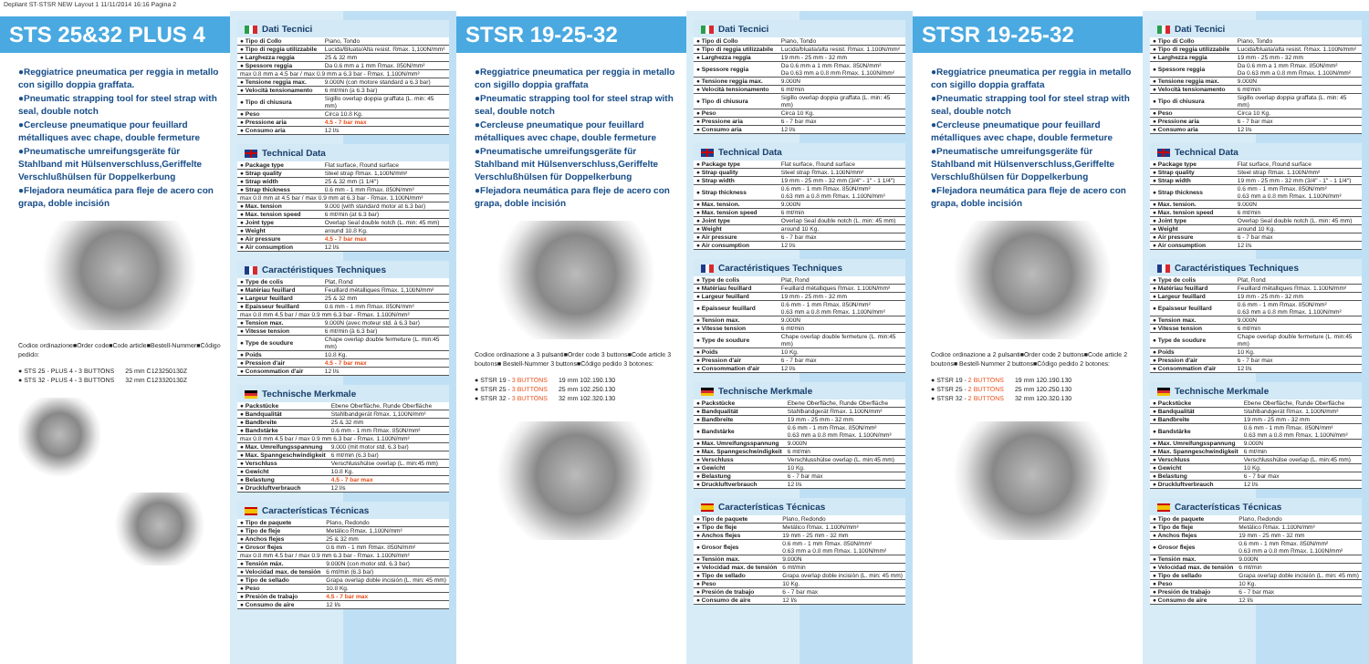Depliant ST-STSR NEW Layout 1 11/11/2014 16:16 Pagina 2
STS 25&32 PLUS 4
●Reggiatrice pneumatica per reggia in metallo con sigillo doppia graffata.
●Pneumatic strapping tool for steel strap with seal, double notch
●Cercleuse pneumatique pour feuillard métalliques avec chape, double fermeture
●Pneumatische umreifungsgeräte für Stahlband mit Hülsenverschluss,Geriffelte Verschlußhülsen für Doppelkerbung
●Flejadora neumática para fleje de acero con grapa, doble incisión
Codice ordinazione■Order code■Code article■Bestell-Nummer■Código pedido:
| ● STS 25 - PLUS 4 - 3 BUTTONS | 25 mm C123250130Z |
| ● STS 32 - PLUS 4 - 3 BUTTONS | 32 mm C123320130Z |
Dati Tecnici
| ● Tipo di Collo | Piano, Tondo |
| ● Tipo di reggia utilizzabile | Lucida/Bluata/Alta resist. Rmax. 1,100N/mm² |
| ● Larghezza reggia | 25 & 32 mm |
| ● Spessore reggia | Da 0.6 mm a 1 mm Rmax. 850N/mm² |
| max 0.8 mm a 4.5 bar / max 0.9 mm a 6.3 bar - Rmax. 1.100N/mm² | |
| ● Tensione reggia max. | 9.000N (con motore standard a 6.3 bar) |
| ● Velocità tensionamento | 6 mt/min (a 6.3 bar) |
| ● Tipo di chiusura | Sigillo overlap doppia graffata (L. min: 45 mm) |
| ● Peso | Circa 10.8 Kg. |
| ● Pressione aria | 4.5 - 7 bar max |
| ● Consumo aria | 12 l/s |
Technical Data
| ● Package type | Flat surface, Round surface |
| ● Strap quality | Steel strap Rmax. 1,100N/mm² |
| ● Strap width | 25 & 32 mm (1 1/4") |
| ● Strap thickness | 0.6 mm - 1 mm Rmax. 850N/mm² |
| max 0.8 mm at 4.5 bar / max 0.9 mm at 6.3 bar - Rmax. 1.100N/mm² | |
| ● Max. tension | 9.000 (with standard motor at 6.3 bar) |
| ● Max. tension speed | 6 mt/min (at 6.3 bar) |
| ● Joint type | Overlap Seal double notch (L. min: 45 mm) |
| ● Weight | around 10.8 Kg. |
| ● Air pressure | 4.5 - 7 bar max |
| ● Air consumption | 12 l/s |
Caractéristiques Techniques
| ● Type de colis | Plat, Rond |
| ● Matériau feuillard | Feuillard métalliques Rmax. 1,100N/mm² |
| ● Largeur feuillard | 25 & 32 mm |
| ● Epaisseur feuillard | 0.6 mm - 1 mm Rmax. 850N/mm² |
| max 0.8 mm 4.5 bar / max 0.9 mm 6.3 bar - Rmax. 1.100N/mm² | |
| ● Tension max. | 9.000N (avec moteur std. à 6.3 bar) |
| ● Vitesse tension | 6 mt/min (à 6.3 bar) |
| ● Type de soudure | Chape overlap double fermeture (L. min:45 mm) |
| ● Poids | 10.8 Kg. |
| ● Pression d'air | 4.5 - 7 bar max |
| ● Consommation d'air | 12 l/s |
Technische Merkmale
| ● Packstücke | Ebene Oberfläche, Runde Oberfläche |
| ● Bandqualität | Stahlbandgerät Rmax. 1,100N/mm² |
| ● Bandbreite | 25 & 32 mm |
| ● Bandstärke | 0.6 mm - 1 mm Rmax. 850N/mm² |
| max 0.8 mm 4.5 bar / max 0.9 mm 6.3 bar - Rmax. 1.100N/mm² | |
| ● Max. Umreifungsspannung | 9.000 (mit motor std. 6.3 bar) |
| ● Max. Spanngeschwindigkeit | 6 mt/min (6.3 bar) |
| ● Verschluss | Verschlusshülse overlap (L. min:45 mm) |
| ● Gewicht | 10.8 Kg. |
| ● Belastung | 4.5 - 7 bar max |
| ● Druckluftverbrauch | 12 l/s |
Características Técnicas
| ● Tipo de paquete | Plano, Redondo |
| ● Tipo de fleje | Metálico Rmax. 1,100N/mm² |
| ● Anchos flejes | 25 & 32 mm |
| ● Grosor flejes | 0.6 mm - 1 mm Rmax. 850N/mm² |
| max 0.8 mm 4.5 bar / max 0.9 mm 6.3 bar - Rmax. 1.100N/mm² | |
| ● Tensión máx. | 9.000N (con motor std. 6.3 bar) |
| ● Velocidad max. de tensión | 6 mt/min (6.3 bar) |
| ● Tipo de sellado | Grapa overlap doble incisión (L. min: 45 mm) |
| ● Peso | 10.8 Kg. |
| ● Presión de trabajo | 4.5 - 7 bar max |
| ● Consumo de aire | 12 l/s |
STSR 19-25-32
●Reggiatrice pneumatica per reggia in metallo con sigillo doppia graffata
●Pneumatic strapping tool for steel strap with seal, double notch
●Cercleuse pneumatique pour feuillard métalliques avec chape, double fermeture
●Pneumatische umreifungsgeräte für Stahlband mit Hülsenverschluss,Geriffelte Verschlußhülsen für Doppelkerbung
●Flejadora neumática para fleje de acero con grapa, doble incisión
Codice ordinazione a 3 pulsanti■Order code 3 buttons■Code article 3 boutons■ Bestell-Nummer 3 buttons■Código pedido 3 botones:
| ● STSR 19 - 3 BUTTONS | 19 mm 102.190.130 |
| ● STSR 25 - 3 BUTTONS | 25 mm 102.250.130 |
| ● STSR 32 - 3 BUTTONS | 32 mm 102.320.130 |
Dati Tecnici
| ● Tipo di Collo | Piano, Tondo |
| ● Tipo di reggia utilizzabile | Lucida/bluata/alta resist. Rmax. 1.100N/mm² |
| ● Larghezza reggia | 19 mm - 25 mm - 32 mm |
| ● Spessore reggia | Da 0.6 mm a 1 mm Rmax. 850N/mm² Da 0.63 mm a 0.8 mm Rmax. 1.100N/mm² |
| ● Tensione reggia max. | 9.000N |
| ● Velocità tensionamento | 6 mt/min |
| ● Tipo di chiusura | Sigillo overlap doppia graffata (L. min: 45 mm) |
| ● Peso | Circa 10 Kg. |
| ● Pressione aria | 6 - 7 bar max |
| ● Consumo aria | 12 l/s |
Technical Data
| ● Package type | Flat surface, Round surface |
| ● Strap quality | Steel strap Rmax. 1.100N/mm² |
| ● Strap width | 19 mm - 25 mm - 32 mm (3/4" - 1" - 1 1/4") |
| ● Strap thickness | 0.6 mm - 1 mm Rmax. 850N/mm² 0.63 mm a 0.8 mm Rmax. 1.100N/mm² |
| ● Max. tension. | 9.000N |
| ● Max. tension speed | 6 mt/min |
| ● Joint type | Overlap Seal double notch (L. min: 45 mm) |
| ● Weight | around 10 Kg. |
| ● Air pressure | 6 - 7 bar max |
| ● Air consumption | 12 l/s |
Caractéristiques Techniques
| ● Type de colis | Plat, Rond |
| ● Matériau feuillard | Feuillard métalliques Rmax. 1.100N/mm² |
| ● Largeur feuillard | 19 mm - 25 mm - 32 mm |
| ● Epaisseur feuillard | 0.6 mm - 1 mm Rmax. 850N/mm² 0.63 mm a 0.8 mm Rmax. 1.100N/mm² |
| ● Tension max. | 9.000N |
| ● Vitesse tension | 6 mt/min |
| ● Type de soudure | Chape overlap double fermeture (L. min:45 mm) |
| ● Poids | 10 Kg. |
| ● Pression d'air | 6 - 7 bar max |
| ● Consommation d'air | 12 l/s |
Technische Merkmale
| ● Packstücke | Ebene Oberfläche, Runde Oberfläche |
| ● Bandqualität | Stahlbandgerät Rmax. 1.100N/mm² |
| ● Bandbreite | 19 mm - 25 mm - 32 mm |
| ● Bandstärke | 0.6 mm - 1 mm Rmax. 850N/mm² 0.63 mm a 0.8 mm Rmax. 1.100N/mm² |
| ● Max. Umreifungsspannung | 9.000N |
| ● Max. Spanngeschwindigkeit | 6 mt/min |
| ● Verschluss | Verschlusshülse overlap (L. min:45 mm) |
| ● Gewicht | 10 Kg. |
| ● Belastung | 6 - 7 bar max |
| ● Druckluftverbrauch | 12 l/s |
Características Técnicas
| ● Tipo de paquete | Plano, Redondo |
| ● Tipo de fleje | Metálico Rmax. 1.100N/mm² |
| ● Anchos flejes | 19 mm - 25 mm - 32 mm |
| ● Grosor flejes | 0.6 mm - 1 mm Rmax. 850N/mm² 0.63 mm a 0.8 mm Rmax. 1.100N/mm² |
| ● Tensión max. | 9.000N |
| ● Velocidad max. de tensión | 6 mt/min |
| ● Tipo de sellado | Grapa overlap doble incisión (L. min: 45 mm) |
| ● Peso | 10 Kg. |
| ● Presión de trabajo | 6 - 7 bar max |
| ● Consumo de aire | 12 l/s |
STSR 19-25-32
●Reggiatrice pneumatica per reggia in metallo con sigillo doppia graffata
●Pneumatic strapping tool for steel strap with seal, double notch
●Cercleuse pneumatique pour feuillard métalliques avec chape, double fermeture
●Pneumatische umreifungsgeräte für Stahlband mit Hülsenverschluss,Geriffelte Verschlußhülsen für Doppelkerbung
●Flejadora neumática para fleje de acero con grapa, doble incisión
Codice ordinazione a 2 pulsanti■Order code 2 buttons■Code article 2 boutons■ Bestell-Nummer 2 buttons■Código pedido 2 botones:
| ● STSR 19 - 2 BUTTONS | 19 mm 120.190.130 |
| ● STSR 25 - 2 BUTTONS | 25 mm 120.250.130 |
| ● STSR 32 - 2 BUTTONS | 32 mm 120.320.130 |
Dati Tecnici
| ● Tipo di Collo | Piano, Tondo |
| ● Tipo di reggia utilizzabile | Lucida/bluata/alta resist. Rmax. 1.100N/mm² |
| ● Larghezza reggia | 19 mm - 25 mm - 32 mm |
| ● Spessore reggia | Da 0.6 mm a 1 mm Rmax. 850N/mm² Da 0.63 mm a 0.8 mm Rmax. 1.100N/mm² |
| ● Tensione reggia max. | 9.000N |
| ● Velocità tensionamento | 6 mt/min |
| ● Tipo di chiusura | Sigillo overlap doppia graffata (L. min: 45 mm) |
| ● Peso | Circa 10 Kg. |
| ● Pressione aria | 6 - 7 bar max |
| ● Consumo aria | 12 l/s |
Technical Data
| ● Package type | Flat surface, Round surface |
| ● Strap quality | Steel strap Rmax. 1.100N/mm² |
| ● Strap width | 19 mm - 25 mm - 32 mm (3/4" - 1" - 1 1/4") |
| ● Strap thickness | 0.6 mm - 1 mm Rmax. 850N/mm² 0.63 mm a 0.8 mm Rmax. 1.100N/mm² |
| ● Max. tension. | 9.000N |
| ● Max. tension speed | 6 mt/min |
| ● Joint type | Overlap Seal double notch (L. min: 45 mm) |
| ● Weight | around 10 Kg. |
| ● Air pressure | 6 - 7 bar max |
| ● Air consumption | 12 l/s |
Caractéristiques Techniques
| ● Type de colis | Plat, Rond |
| ● Matériau feuillard | Feuillard métalliques Rmax. 1.100N/mm² |
| ● Largeur feuillard | 19 mm - 25 mm - 32 mm |
| ● Epaisseur feuillard | 0.6 mm - 1 mm Rmax. 850N/mm² 0.63 mm a 0.8 mm Rmax. 1.100N/mm² |
| ● Tension max. | 9.000N |
| ● Vitesse tension | 6 mt/min |
| ● Type de soudure | Chape overlap double fermeture (L. min:45 mm) |
| ● Poids | 10 Kg. |
| ● Pression d'air | 6 - 7 bar max |
| ● Consommation d'air | 12 l/s |
Technische Merkmale
| ● Packstücke | Ebene Oberfläche, Runde Oberfläche |
| ● Bandqualität | Stahlbandgerät Rmax. 1.100N/mm² |
| ● Bandbreite | 19 mm - 25 mm - 32 mm |
| ● Bandstärke | 0.6 mm - 1 mm Rmax. 850N/mm² 0.63 mm a 0.8 mm Rmax. 1.100N/mm² |
| ● Max. Umreifungsspannung | 9.000N |
| ● Max. Spanngeschwindigkeit | 6 mt/min |
| ● Verschluss | Verschlusshülse overlap (L. min:45 mm) |
| ● Gewicht | 10 Kg. |
| ● Belastung | 6 - 7 bar max |
| ● Druckluftverbrauch | 12 l/s |
Características Técnicas
| ● Tipo de paquete | Plano, Redondo |
| ● Tipo de fleje | Metálico Rmax. 1.100N/mm² |
| ● Anchos flejes | 19 mm - 25 mm - 32 mm |
| ● Grosor flejes | 0.6 mm - 1 mm Rmax. 850N/mm² 0.63 mm a 0.8 mm Rmax. 1.100N/mm² |
| ● Tensión max. | 9.000N |
| ● Velocidad max. de tensión | 6 mt/min |
| ● Tipo de sellado | Grapa overlap doble incisión (L. min: 45 mm) |
| ● Peso | 10 Kg. |
| ● Presión de trabajo | 6 - 7 bar max |
| ● Consumo de aire | 12 l/s |